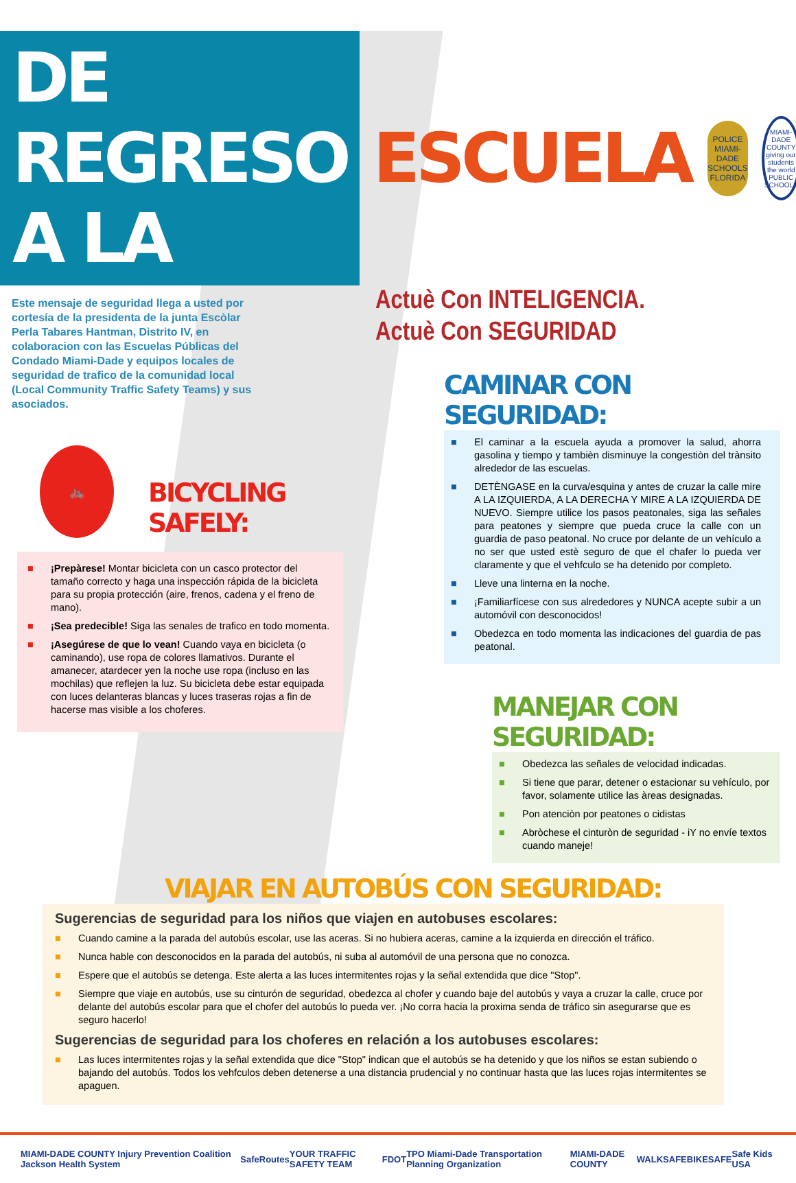DE REGRESO A LA
ESCUELA
POLICE
MIAMI-DADE SCHOOLS
FLORIDA
MIAMI-DADE COUNTY
giving our students the world
PUBLIC SCHOOLS
Este mensaje de seguridad llega a usted por cortesía de la presidenta de la junta Escòlar Perla Tabares Hantman, Distrito IV, en colaboracion con las Escuelas Públicas del Condado Miami-Dade y equipos locales de seguridad de trafico de la comunidad local (Local Community Traffic Safety Teams) y sus asociados.
Actuè Con INTELIGENCIA.
Actuè Con SEGURIDAD
🚲
BICYCLING SAFELY:
■ ¡Prepàrese! Montar bicicleta con un casco protector del tamaño correcto y haga una inspección rápida de la bicicleta para su propia protección (aire, frenos, cadena y el freno de mano).
■ ¡Sea predecible! Siga las senales de trafico en todo momenta.
■ ¡Asegúrese de que lo vean! Cuando vaya en bicicleta (o caminando), use ropa de colores llamativos. Durante el amanecer, atardecer yen la noche use ropa (incluso en las mochilas) que reflejen la luz. Su bicicleta debe estar equipada con luces delanteras blancas y luces traseras rojas a fin de hacerse mas visible a los choferes.
CAMINAR CON SEGURIDAD:
■ El caminar a la escuela ayuda a promover la salud, ahorra gasolina y tiempo y tambièn disminuye la congestiòn del trànsito alrededor de las escuelas.
■ DETÈNGASE en la curva/esquina y antes de cruzar la calle mire A LA IZQUIERDA, A LA DERECHA Y MIRE A LA IZQUIERDA DE NUEVO. Siempre utilice los pasos peatonales, siga las señales para peatones y siempre que pueda cruce la calle con un guardia de paso peatonal. No cruce por delante de un vehículo a no ser que usted estè seguro de que el chafer lo pueda ver claramente y que el vehfculo se ha detenido por completo.
■ Lleve una linterna en la noche.
■ ¡Familiarfícese con sus alrededores y NUNCA acepte subir a un automóvil con desconocidos!
■ Obedezca en todo momenta las indicaciones del guardia de pas peatonal.
MANEJAR CON SEGURIDAD:
■ Obedezca las señales de velocidad indicadas.
■ Si tiene que parar, detener o estacionar su vehículo, por favor, solamente utilice las àreas designadas.
■ Pon atenciòn por peatones o cidistas
■ Abròchese el cinturòn de seguridad - iY no envíe textos cuando maneje!
VIAJAR EN AUTOBÚS CON SEGURIDAD:
Sugerencias de seguridad para los niños que viajen en autobuses escolares:
■ Cuando camine a la parada del autobús escolar, use las aceras. Si no hubiera aceras, camine a la izquierda en dirección el tráfico.
■ Nunca hable con desconocidos en la parada del autobús, ni suba al automóvil de una persona que no conozca.
■ Espere que el autobús se detenga. Este alerta a las luces intermitentes rojas y la señal extendida que dice "Stop".
■ Siempre que viaje en autobús, use su cinturón de seguridad, obedezca al chofer y cuando baje del autobús y vaya a cruzar la calle, cruce por delante del autobús escolar para que el chofer del autobús lo pueda ver. ¡No corra hacia la proxima senda de tráfico sin asegurarse que es seguro hacerlo!
Sugerencias de seguridad para los choferes en relación a los autobuses escolares:
■ Las luces intermitentes rojas y la señal extendida que dice "Stop" indican que el autobús se ha detenido y que los niños se estan subiendo o bajando del autobús. Todos los vehfculos deben detenerse a una distancia prudencial y no continuar hasta que las luces rojas intermitentes se apaguen.
MIAMI-DADE COUNTY Injury Prevention Coalition Jackson Health System SafeRoutes YOUR TRAFFIC SAFETY TEAM FDOT TPO Miami-Dade Transportation Planning Organization MIAMI-DADE COUNTY WALKSAFE BIKESAFE Safe Kids USA